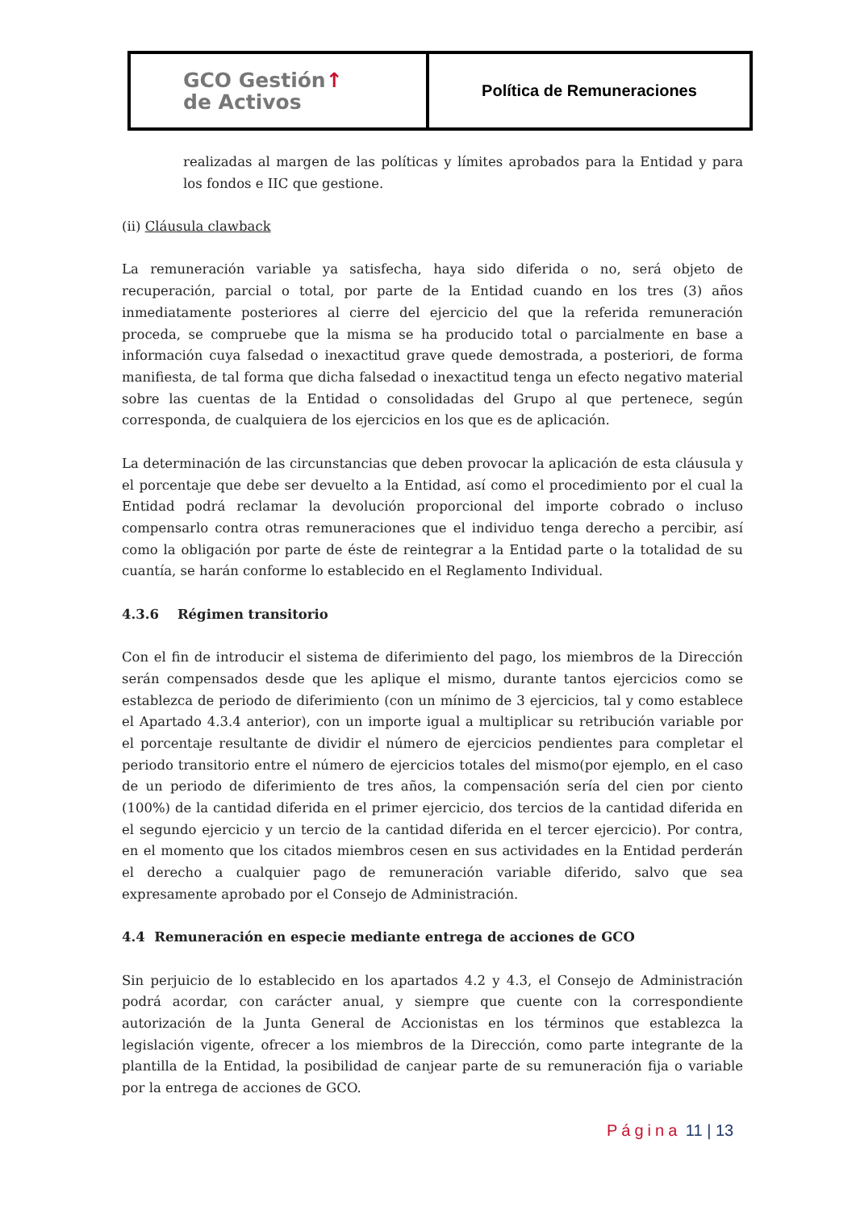| GCO Gestión ↑ de Activos | Política de Remuneraciones |
realizadas al margen de las políticas y límites aprobados para la Entidad y para los fondos e IIC que gestione.
(ii) Cláusula clawback
La remuneración variable ya satisfecha, haya sido diferida o no, será objeto de recuperación, parcial o total, por parte de la Entidad cuando en los tres (3) años inmediatamente posteriores al cierre del ejercicio del que la referida remuneración proceda, se compruebe que la misma se ha producido total o parcialmente en base a información cuya falsedad o inexactitud grave quede demostrada, a posteriori, de forma manifiesta, de tal forma que dicha falsedad o inexactitud tenga un efecto negativo material sobre las cuentas de la Entidad o consolidadas del Grupo al que pertenece, según corresponda, de cualquiera de los ejercicios en los que es de aplicación.
La determinación de las circunstancias que deben provocar la aplicación de esta cláusula y el porcentaje que debe ser devuelto a la Entidad, así como el procedimiento por el cual la Entidad podrá reclamar la devolución proporcional del importe cobrado o incluso compensarlo contra otras remuneraciones que el individuo tenga derecho a percibir, así como la obligación por parte de éste de reintegrar a la Entidad parte o la totalidad de su cuantía, se harán conforme lo establecido en el Reglamento Individual.
4.3.6 Régimen transitorio
Con el fin de introducir el sistema de diferimiento del pago, los miembros de la Dirección serán compensados desde que les aplique el mismo, durante tantos ejercicios como se establezca de periodo de diferimiento (con un mínimo de 3 ejercicios, tal y como establece el Apartado 4.3.4 anterior), con un importe igual a multiplicar su retribución variable por el porcentaje resultante de dividir el número de ejercicios pendientes para completar el periodo transitorio entre el número de ejercicios totales del mismo(por ejemplo, en el caso de un periodo de diferimiento de tres años, la compensación sería del cien por ciento (100%) de la cantidad diferida en el primer ejercicio, dos tercios de la cantidad diferida en el segundo ejercicio y un tercio de la cantidad diferida en el tercer ejercicio). Por contra, en el momento que los citados miembros cesen en sus actividades en la Entidad perderán el derecho a cualquier pago de remuneración variable diferido, salvo que sea expresamente aprobado por el Consejo de Administración.
4.4 Remuneración en especie mediante entrega de acciones de GCO
Sin perjuicio de lo establecido en los apartados 4.2 y 4.3, el Consejo de Administración podrá acordar, con carácter anual, y siempre que cuente con la correspondiente autorización de la Junta General de Accionistas en los términos que establezca la legislación vigente, ofrecer a los miembros de la Dirección, como parte integrante de la plantilla de la Entidad, la posibilidad de canjear parte de su remuneración fija o variable por la entrega de acciones de GCO.
Página 11 | 13